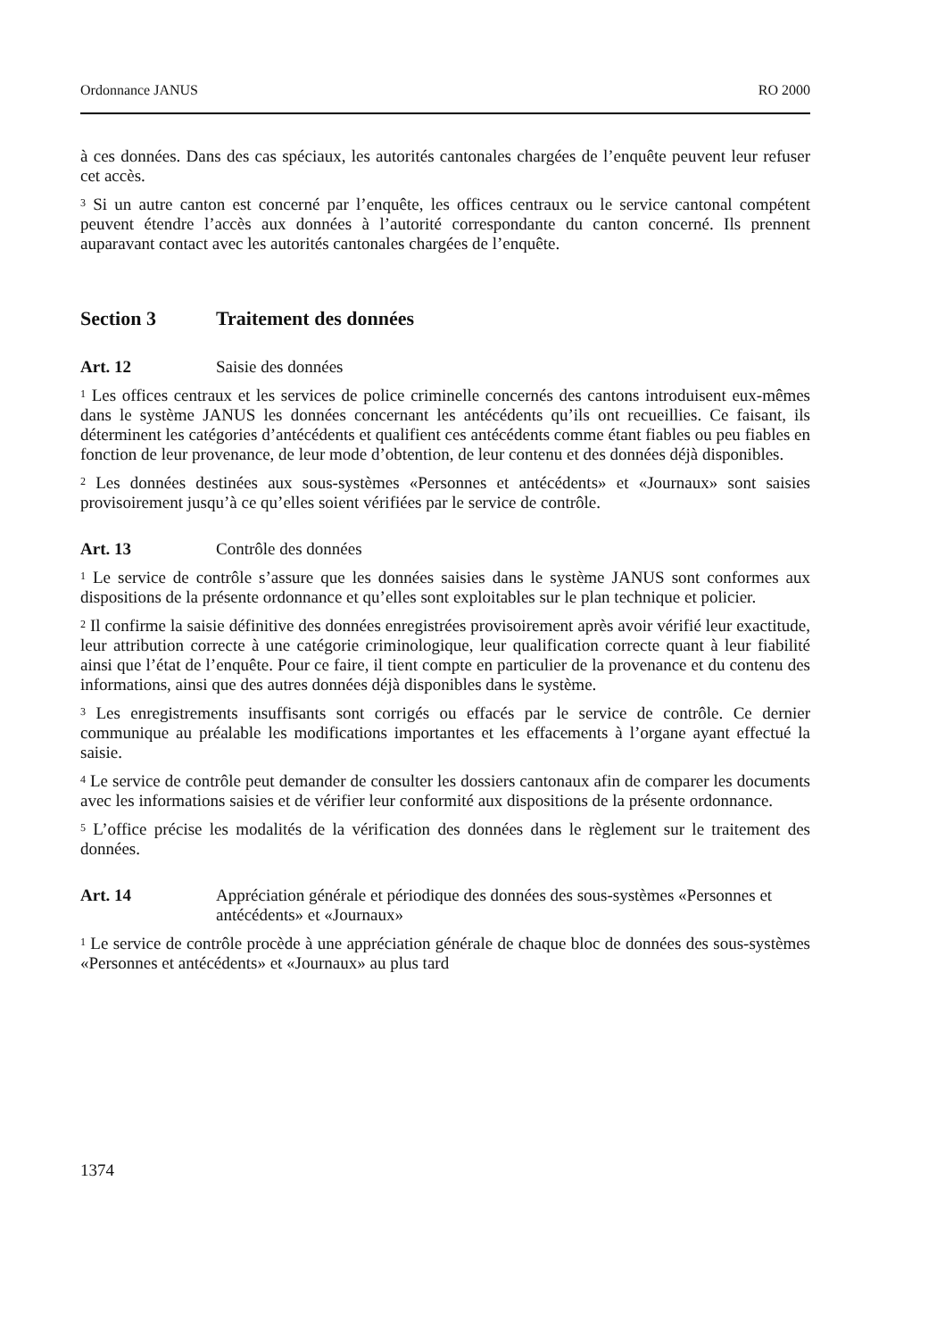Ordonnance JANUS RO 2000
à ces données. Dans des cas spéciaux, les autorités cantonales chargées de l’enquête peuvent leur refuser cet accès.
<sup>3</sup> Si un autre canton est concerné par l’enquête, les offices centraux ou le service cantonal compétent peuvent étendre l’accès aux données à l’autorité correspondante du canton concerné. Ils prennent auparavant contact avec les autorités cantonales chargées de l’enquête.
Section 3 Traitement des données
Art. 12 Saisie des données
<sup>1</sup> Les offices centraux et les services de police criminelle concernés des cantons introduisent eux-mêmes dans le système JANUS les données concernant les antécédents qu’ils ont recueillies. Ce faisant, ils déterminent les catégories d’antécédents et qualifient ces antécédents comme étant fiables ou peu fiables en fonction de leur provenance, de leur mode d’obtention, de leur contenu et des données déjà disponibles.
<sup>2</sup> Les données destinées aux sous-systèmes «Personnes et antécédents» et «Journaux» sont saisies provisoirement jusqu’à ce qu’elles soient vérifiées par le service de contrôle.
Art. 13 Contrôle des données
<sup>1</sup> Le service de contrôle s’assure que les données saisies dans le système JANUS sont conformes aux dispositions de la présente ordonnance et qu’elles sont exploitables sur le plan technique et policier.
<sup>2</sup> Il confirme la saisie définitive des données enregistrées provisoirement après avoir vérifié leur exactitude, leur attribution correcte à une catégorie criminologique, leur qualification correcte quant à leur fiabilité ainsi que l’état de l’enquête. Pour ce faire, il tient compte en particulier de la provenance et du contenu des informations, ainsi que des autres données déjà disponibles dans le système.
<sup>3</sup> Les enregistrements insuffisants sont corrigés ou effacés par le service de contrôle. Ce dernier communique au préalable les modifications importantes et les effacements à l’organe ayant effectué la saisie.
<sup>4</sup> Le service de contrôle peut demander de consulter les dossiers cantonaux afin de comparer les documents avec les informations saisies et de vérifier leur conformité aux dispositions de la présente ordonnance.
<sup>5</sup> L’office précise les modalités de la vérification des données dans le règlement sur le traitement des données.
Art. 14 Appréciation générale et périodique des données des sous-systèmes «Personnes et antécédents» et «Journaux»
<sup>1</sup> Le service de contrôle procède à une appréciation générale de chaque bloc de données des sous-systèmes «Personnes et antécédents» et «Journaux» au plus tard
1374